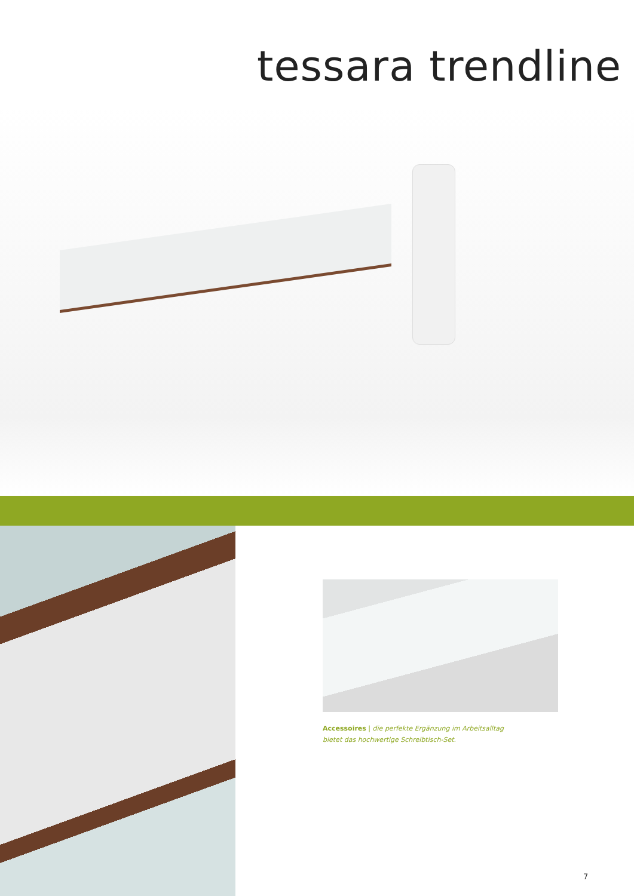tessara trendline
Accessoires | die perfekte Ergänzung im Arbeitsalltag bietet das hochwertige Schreibtisch-Set.
7